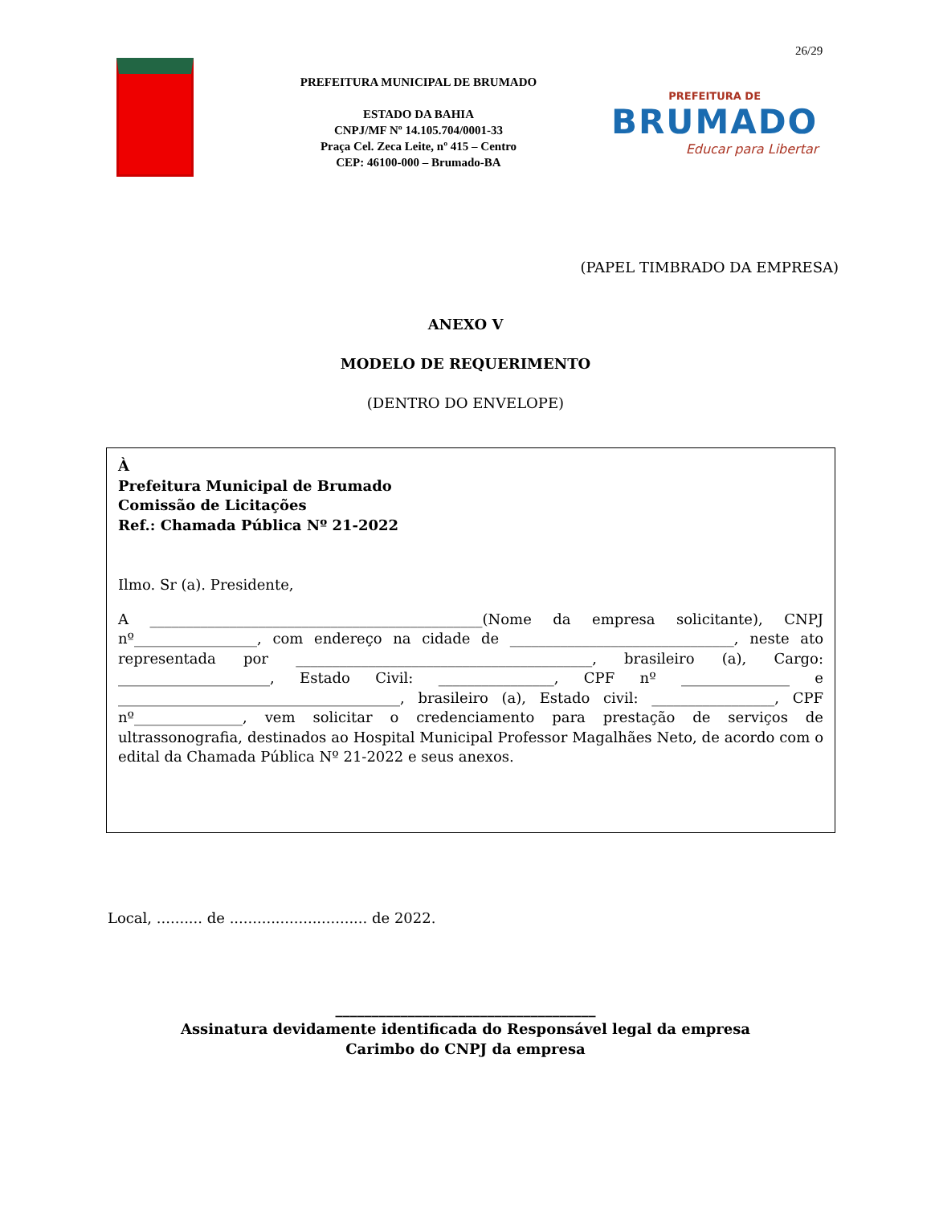26/29
PREFEITURA MUNICIPAL DE BRUMADO
ESTADO DA BAHIA
CNPJ/MF Nº 14.105.704/0001-33
Praça Cel. Zeca Leite, nº 415 – Centro
CEP: 46100-000 – Brumado-BA
PREFEITURA DE
BRUMADO
Educar para Libertar
(PAPEL TIMBRADO DA EMPRESA)
ANEXO V
MODELO DE REQUERIMENTO
(DENTRO DO ENVELOPE)
À
Prefeitura Municipal de Brumado
Comissão de Licitações
Ref.: Chamada Pública Nº 21-2022
Ilmo. Sr (a). Presidente,
A ______________________________________________(Nome da empresa solicitante), CNPJ nº_________________, com endereço na cidade de _______________________________, neste ato representada por _________________________________________, brasileiro (a), Cargo: _____________________, Estado Civil: ________________, CPF nº _______________ e _______________________________________, brasileiro (a), Estado civil: _________________, CPF nº_______________, vem solicitar o credenciamento para prestação de serviços de ultrassonografia, destinados ao Hospital Municipal Professor Magalhães Neto, de acordo com o edital da Chamada Pública Nº 21-2022 e seus anexos.
Local, .......... de .............................. de 2022.
____________________________________
Assinatura devidamente identificada do Responsável legal da empresa
Carimbo do CNPJ da empresa